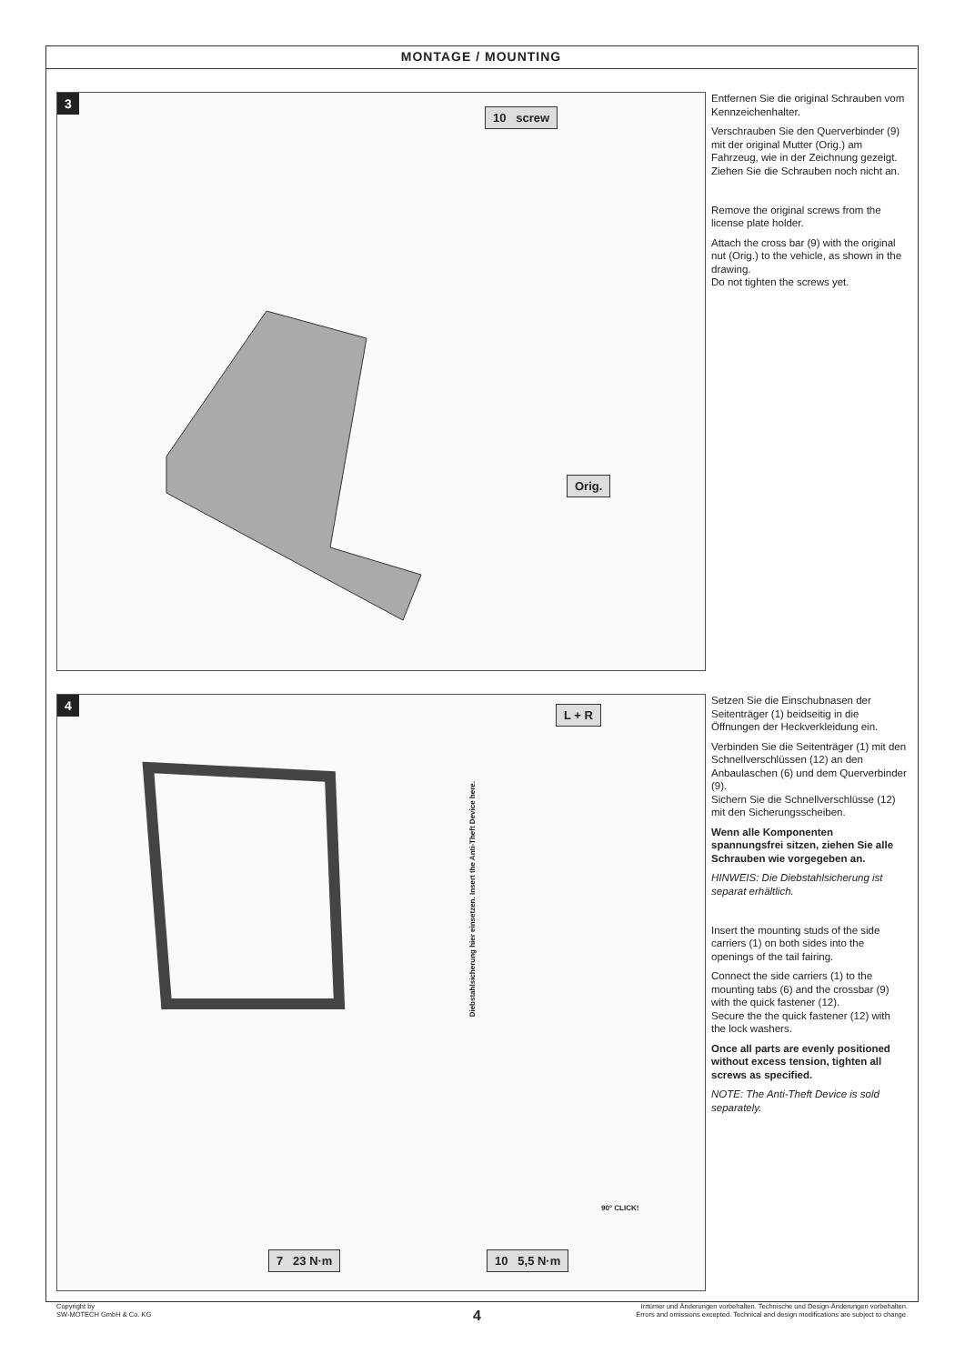MONTAGE / MOUNTING
3
10 screw
Orig.
Entfernen Sie die original Schrauben vom Kennzeichenhalter.
Verschrauben Sie den Querverbinder (9) mit der original Mutter (Orig.) am Fahrzeug, wie in der Zeichnung gezeigt.
Ziehen Sie die Schrauben noch nicht an.
Remove the original screws from the license plate holder.
Attach the cross bar (9) with the original nut (Orig.) to the vehicle, as shown in the drawing.
Do not tighten the screws yet.
4
L + R
Diebstahlsicherung hier einsetzen. Insert the Anti-Theft Device here.
90° CLICK!
7 23 N·m 10 5,5 N·m
Setzen Sie die Einschubnasen der Seitenträger (1) beidseitig in die Öffnungen der Heckverkleidung ein.
Verbinden Sie die Seitenträger (1) mit den Schnellverschlüssen (12) an den Anbaulaschen (6) und dem Querverbinder (9).
Sichern Sie die Schnellverschlüsse (12) mit den Sicherungsscheiben.
Wenn alle Komponenten spannungsfrei sitzen, ziehen Sie alle Schrauben wie vorgegeben an.
HINWEIS: Die Diebstahlsicherung ist separat erhältlich.
Insert the mounting studs of the side carriers (1) on both sides into the openings of the tail fairing.
Connect the side carriers (1) to the mounting tabs (6) and the crossbar (9) with the quick fastener (12).
Secure the the quick fastener (12) with the lock washers.
Once all parts are evenly positioned without excess tension, tighten all screws as specified.
NOTE: The Anti-Theft Device is sold separately.
Copyright by
SW-MOTECH GmbH & Co. KG
Irrtümer und Änderungen vorbehalten. Technische und Design-Änderungen vorbehalten.
Errors and omissions excepted. Technical and design modifications are subject to change.
4